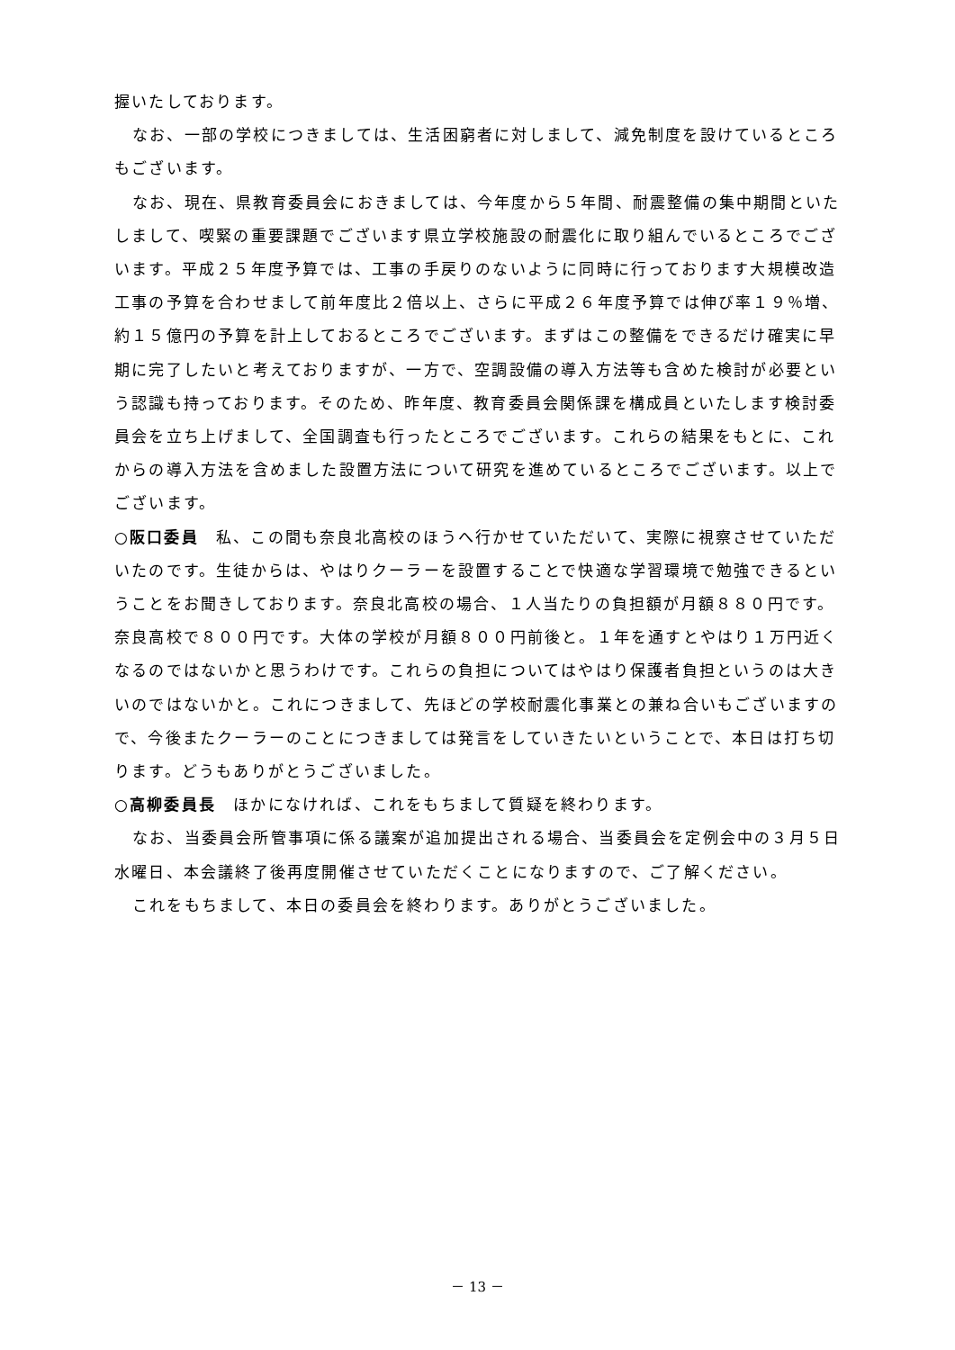握いたしております。
なお、一部の学校につきましては、生活困窮者に対しまして、減免制度を設けているところもございます。
なお、現在、県教育委員会におきましては、今年度から５年間、耐震整備の集中期間といたしまして、喫緊の重要課題でございます県立学校施設の耐震化に取り組んでいるところでございます。平成２５年度予算では、工事の手戻りのないように同時に行っております大規模改造工事の予算を合わせまして前年度比２倍以上、さらに平成２６年度予算では伸び率１９％増、約１５億円の予算を計上しておるところでございます。まずはこの整備をできるだけ確実に早期に完了したいと考えておりますが、一方で、空調設備の導入方法等も含めた検討が必要という認識も持っております。そのため、昨年度、教育委員会関係課を構成員といたします検討委員会を立ち上げまして、全国調査も行ったところでございます。これらの結果をもとに、これからの導入方法を含めました設置方法について研究を進めているところでございます。以上でございます。
○阪口委員　私、この間も奈良北高校のほうへ行かせていただいて、実際に視察させていただいたのです。生徒からは、やはりクーラーを設置することで快適な学習環境で勉強できるということをお聞きしております。奈良北高校の場合、１人当たりの負担額が月額８８０円です。奈良高校で８００円です。大体の学校が月額８００円前後と。１年を通すとやはり１万円近くなるのではないかと思うわけです。これらの負担についてはやはり保護者負担というのは大きいのではないかと。これにつきまして、先ほどの学校耐震化事業との兼ね合いもございますので、今後またクーラーのことにつきましては発言をしていきたいということで、本日は打ち切ります。どうもありがとうございました。
○高柳委員長　ほかになければ、これをもちまして質疑を終わります。
なお、当委員会所管事項に係る議案が追加提出される場合、当委員会を定例会中の３月５日水曜日、本会議終了後再度開催させていただくことになりますので、ご了解ください。
これをもちまして、本日の委員会を終わります。ありがとうございました。
－ 13 －